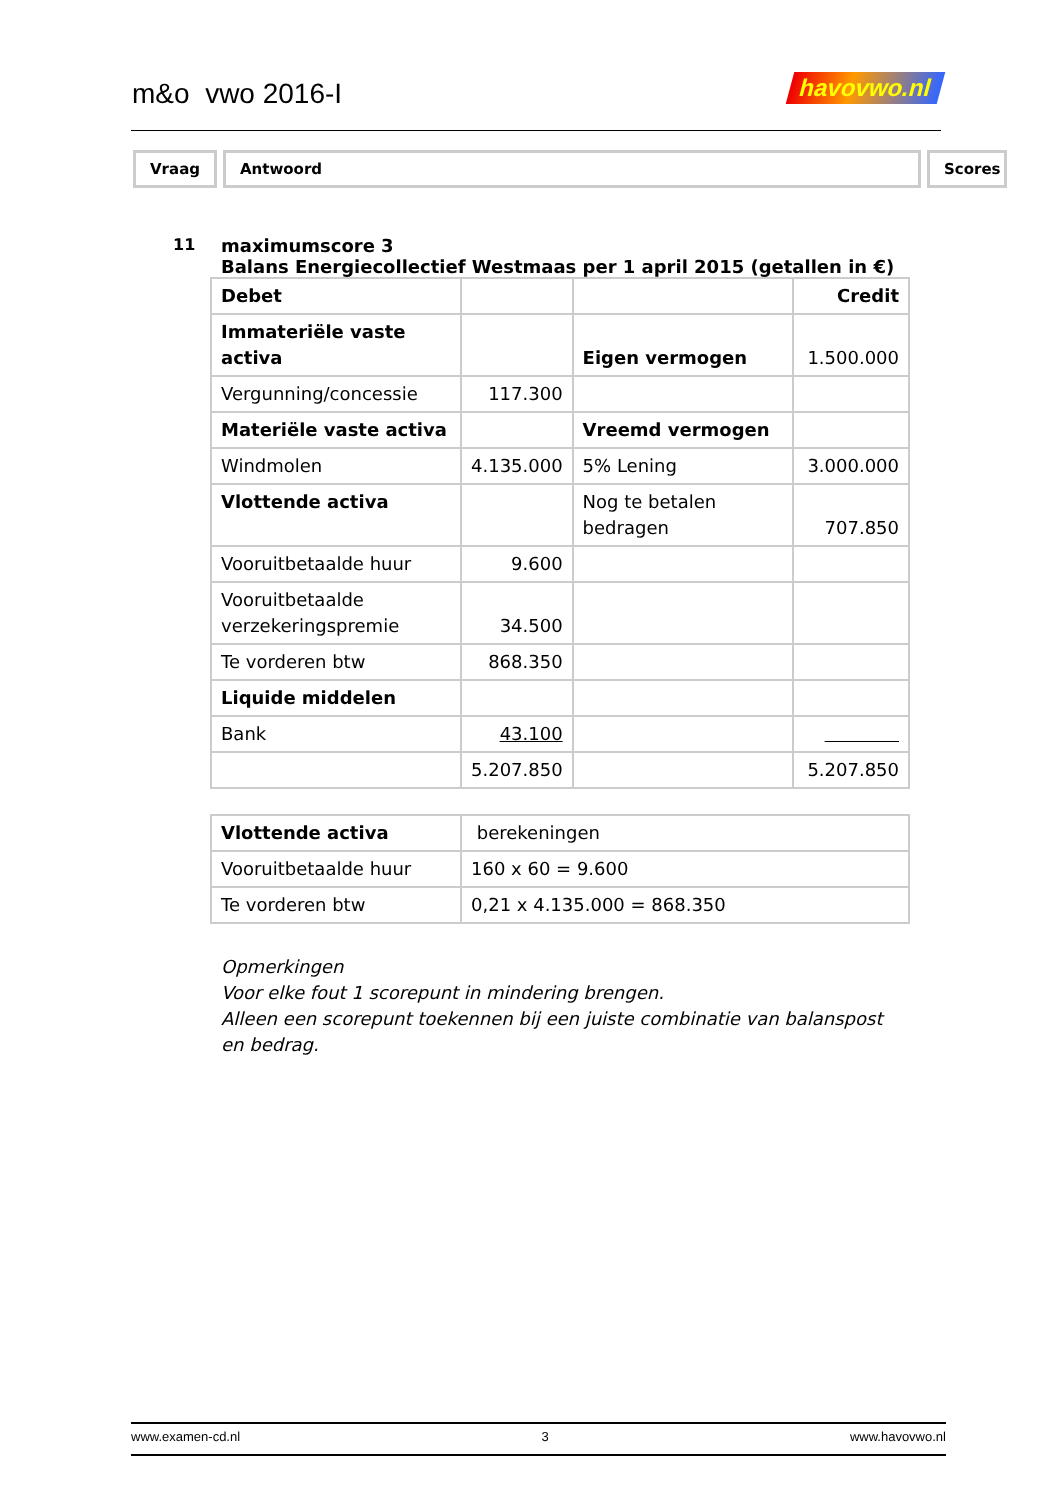m&o vwo 2016-I havovwo.nl
Vraag Antwoord Scores
11 maximumscore 3
Balans Energiecollectief Westmaas per 1 april 2015 (getallen in €)
| Debet | | | Credit |
| Immateriële vaste activa | | Eigen vermogen | 1.500.000 |
| Vergunning/concessie | 117.300 | | |
| Materiële vaste activa | | Vreemd vermogen | |
| Windmolen | 4.135.000 | 5% Lening | 3.000.000 |
| Vlottende activa | | Nog te betalen bedragen | 707.850 |
| Vooruitbetaalde huur | 9.600 | | |
| Vooruitbetaalde verzekeringspremie | 34.500 | | |
| Te vorderen btw | 868.350 | | |
| Liquide middelen | | | |
| Bank | 43.100 | | |
| | 5.207.850 | | 5.207.850 |
| Vlottende activa | berekeningen |
| Vooruitbetaalde huur | 160 x 60 = 9.600 |
| Te vorderen btw | 0,21 x 4.135.000 = 868.350 |
Opmerkingen
Voor elke fout 1 scorepunt in mindering brengen.
Alleen een scorepunt toekennen bij een juiste combinatie van balanspost en bedrag.
www.examen-cd.nl 3 www.havovwo.nl